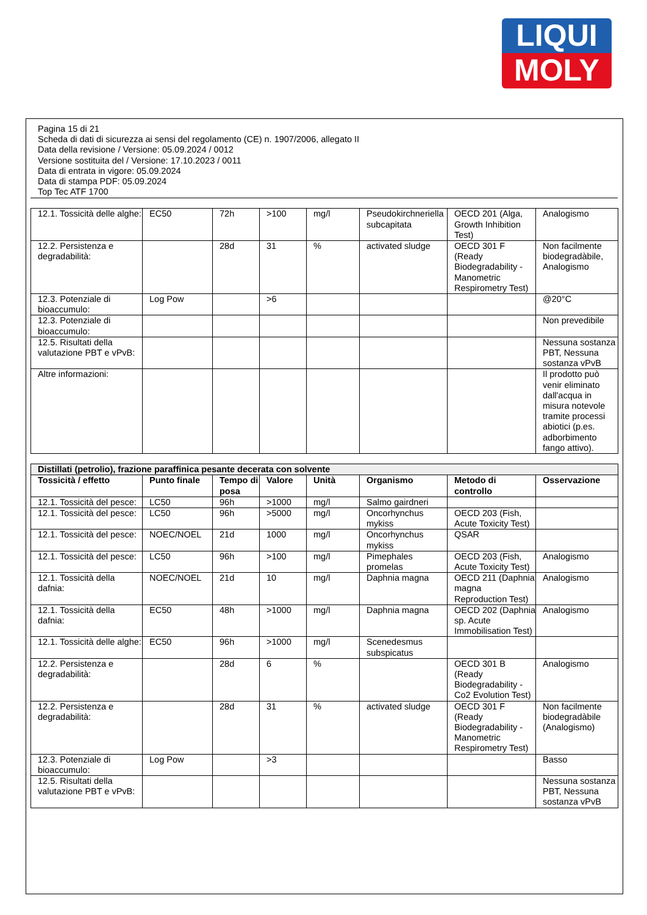LIQUI
MOLY
Pagina 15 di 21
Scheda di dati di sicurezza ai sensi del regolamento (CE) n. 1907/2006, allegato II
Data della revisione / Versione: 05.09.2024 / 0012
Versione sostituita del / Versione: 17.10.2023 / 0011
Data di entrata in vigore: 05.09.2024
Data di stampa PDF: 05.09.2024
Top Tec ATF 1700
| 12.1. Tossicità delle alghe: | EC50 | 72h | >100 | mg/l | Pseudokirchneriella subcapitata | OECD 201 (Alga, Growth Inhibition Test) | Analogismo |
| 12.2. Persistenza e degradabilità: | | 28d | 31 | % | activated sludge | OECD 301 F (Ready Biodegradability - Manometric Respirometry Test) | Non facilmente biodegradàbile, Analogismo |
| 12.3. Potenziale di bioaccumulo: | Log Pow | | >6 | | | | @20°C |
| 12.3. Potenziale di bioaccumulo: | | | | | | | Non prevedibile |
| 12.5. Risultati della valutazione PBT e vPvB: | | | | | | | Nessuna sostanza PBT, Nessuna sostanza vPvB |
| Altre informazioni: | | | | | | | Il prodotto può venir eliminato dall'acqua in misura notevole tramite processi abiotici (p.es. adborbimento fango attivo). |
| Distillati (petrolio), frazione paraffinica pesante decerata con solvente | | | | | | | |
| Tossicità / effetto | Punto finale | Tempo di posa | Valore | Unità | Organismo | Metodo di controllo | Osservazione |
| 12.1. Tossicità del pesce: | LC50 | 96h | >1000 | mg/l | Salmo gairdneri | | |
| 12.1. Tossicità del pesce: | LC50 | 96h | >5000 | mg/l | Oncorhynchus mykiss | OECD 203 (Fish, Acute Toxicity Test) | |
| 12.1. Tossicità del pesce: | NOEC/NOEL | 21d | 1000 | mg/l | Oncorhynchus mykiss | QSAR | |
| 12.1. Tossicità del pesce: | LC50 | 96h | >100 | mg/l | Pimephales promelas | OECD 203 (Fish, Acute Toxicity Test) | Analogismo |
| 12.1. Tossicità della dafnia: | NOEC/NOEL | 21d | 10 | mg/l | Daphnia magna | OECD 211 (Daphnia magna Reproduction Test) | Analogismo |
| 12.1. Tossicità della dafnia: | EC50 | 48h | >1000 | mg/l | Daphnia magna | OECD 202 (Daphnia sp. Acute Immobilisation Test) | Analogismo |
| 12.1. Tossicità delle alghe: | EC50 | 96h | >1000 | mg/l | Scenedesmus subspicatus | | |
| 12.2. Persistenza e degradabilità: | | 28d | 6 | % | | OECD 301 B (Ready Biodegradability - Co2 Evolution Test) | Analogismo |
| 12.2. Persistenza e degradabilità: | | 28d | 31 | % | activated sludge | OECD 301 F (Ready Biodegradability - Manometric Respirometry Test) | Non facilmente biodegradàbile (Analogismo) |
| 12.3. Potenziale di bioaccumulo: | Log Pow | | >3 | | | | Basso |
| 12.5. Risultati della valutazione PBT e vPvB: | | | | | | | Nessuna sostanza PBT, Nessuna sostanza vPvB |